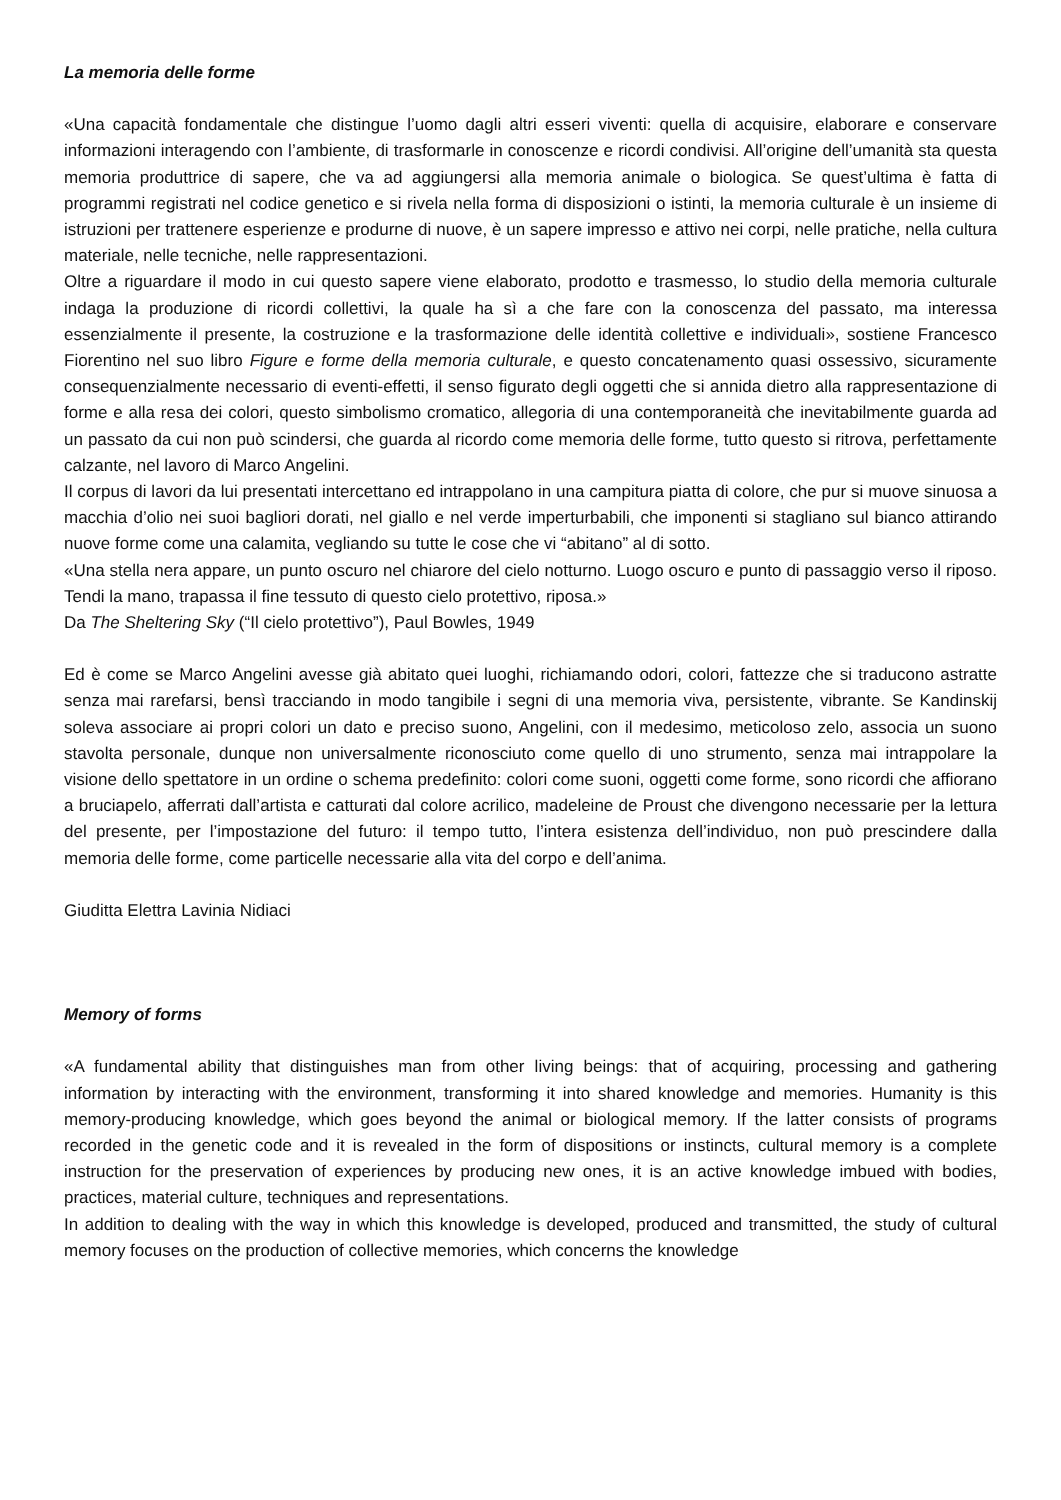La memoria delle forme
«Una capacità fondamentale che distingue l’uomo dagli altri esseri viventi: quella di acquisire, elaborare e conservare informazioni interagendo con l’ambiente, di trasformarle in conoscenze e ricordi condivisi. All’origine dell’umanità sta questa memoria produttrice di sapere, che va ad aggiungersi alla memoria animale o biologica. Se quest’ultima è fatta di programmi registrati nel codice genetico e si rivela nella forma di disposizioni o istinti, la memoria culturale è un insieme di istruzioni per trattenere esperienze e produrne di nuove, è un sapere impresso e attivo nei corpi, nelle pratiche, nella cultura materiale, nelle tecniche, nelle rappresentazioni.
Oltre a riguardare il modo in cui questo sapere viene elaborato, prodotto e trasmesso, lo studio della memoria culturale indaga la produzione di ricordi collettivi, la quale ha sì a che fare con la conoscenza del passato, ma interessa essenzialmente il presente, la costruzione e la trasformazione delle identità collettive e individuali», sostiene Francesco Fiorentino nel suo libro Figure e forme della memoria culturale, e questo concatenamento quasi ossessivo, sicuramente consequenzialmente necessario di eventi-effetti, il senso figurato degli oggetti che si annida dietro alla rappresentazione di forme e alla resa dei colori, questo simbolismo cromatico, allegoria di una contemporaneità che inevitabilmente guarda ad un passato da cui non può scindersi, che guarda al ricordo come memoria delle forme, tutto questo si ritrova, perfettamente calzante, nel lavoro di Marco Angelini.
Il corpus di lavori da lui presentati intercettano ed intrappolano in una campitura piatta di colore, che pur si muove sinuosa a macchia d’olio nei suoi bagliori dorati, nel giallo e nel verde imperturbabili, che imponenti si stagliano sul bianco attirando nuove forme come una calamita, vegliando su tutte le cose che vi “abitano” al di sotto.
«Una stella nera appare, un punto oscuro nel chiarore del cielo notturno. Luogo oscuro e punto di passaggio verso il riposo. Tendi la mano, trapassa il fine tessuto di questo cielo protettivo, riposa.»
Da The Sheltering Sky (“Il cielo protettivo”), Paul Bowles, 1949
Ed è come se Marco Angelini avesse già abitato quei luoghi, richiamando odori, colori, fattezze che si traducono astratte senza mai rarefarsi, bensì tracciando in modo tangibile i segni di una memoria viva, persistente, vibrante. Se Kandinskij soleva associare ai propri colori un dato e preciso suono, Angelini, con il medesimo, meticoloso zelo, associa un suono stavolta personale, dunque non universalmente riconosciuto come quello di uno strumento, senza mai intrappolare la visione dello spettatore in un ordine o schema predefinito: colori come suoni, oggetti come forme, sono ricordi che affiorano a bruciapelo, afferrati dall’artista e catturati dal colore acrilico, madeleine de Proust che divengono necessarie per la lettura del presente, per l’impostazione del futuro: il tempo tutto, l’intera esistenza dell’individuo, non può prescindere dalla memoria delle forme, come particelle necessarie alla vita del corpo e dell’anima.
Giuditta Elettra Lavinia Nidiaci
Memory of forms
«A fundamental ability that distinguishes man from other living beings: that of acquiring, processing and gathering information by interacting with the environment, transforming it into shared knowledge and memories. Humanity is this memory-producing knowledge, which goes beyond the animal or biological memory. If the latter consists of programs recorded in the genetic code and it is revealed in the form of dispositions or instincts, cultural memory is a complete instruction for the preservation of experiences by producing new ones, it is an active knowledge imbued with bodies, practices, material culture, techniques and representations.
In addition to dealing with the way in which this knowledge is developed, produced and transmitted, the study of cultural memory focuses on the production of collective memories, which concerns the knowledge